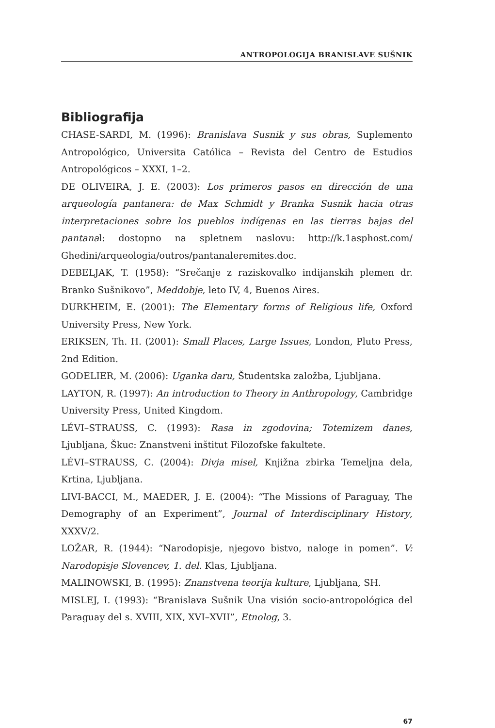ANTROPOLOGIJA BRANISLAVE SUŠNIK
Bibliografija
CHASE-SARDI, M. (1996): Branislava Susnik y sus obras, Suplemento Antropológico, Universita Católica – Revista del Centro de Estudios Antropológicos – XXXI, 1–2.
DE OLIVEIRA, J. E. (2003): Los primeros pasos en dirección de una arqueología pantanera: de Max Schmidt y Branka Susnik hacia otras interpretaciones sobre los pueblos indígenas en las tierras bajas del pantanal: dostopno na spletnem naslovu: http://k.1asphost.com/ Ghedini/arqueologia/outros/pantanaleremites.doc.
DEBELJAK, T. (1958): “Srečanje z raziskovalko indijanskih plemen dr. Branko Sušnikovo”, Meddobje, leto IV, 4, Buenos Aires.
DURKHEIM, E. (2001): The Elementary forms of Religious life, Oxford University Press, New York.
ERIKSEN, Th. H. (2001): Small Places, Large Issues, London, Pluto Press, 2nd Edition.
GODELIER, M. (2006): Uganka daru, Študentska založba, Ljubljana.
LAYTON, R. (1997): An introduction to Theory in Anthropology, Cambridge University Press, United Kingdom.
LÉVI–STRAUSS, C. (1993): Rasa in zgodovina; Totemizem danes, Ljubljana, Škuc: Znanstveni inštitut Filozofske fakultete.
LÉVI–STRAUSS, C. (2004): Divja misel, Knjižna zbirka Temeljna dela, Krtina, Ljubljana.
LIVI-BACCI, M., MAEDER, J. E. (2004): “The Missions of Paraguay, The Demography of an Experiment”, Journal of Interdisciplinary History, XXXV/2.
LOŽAR, R. (1944): “Narodopisje, njegovo bistvo, naloge in pomen”. V: Narodopisje Slovencev, 1. del. Klas, Ljubljana.
MALINOWSKI, B. (1995): Znanstvena teorija kulture, Ljubljana, SH.
MISLEJ, I. (1993): “Branislava Sušnik Una visión socio-antropológica del Paraguay del s. XVIII, XIX, XVI–XVII”, Etnolog, 3.
67